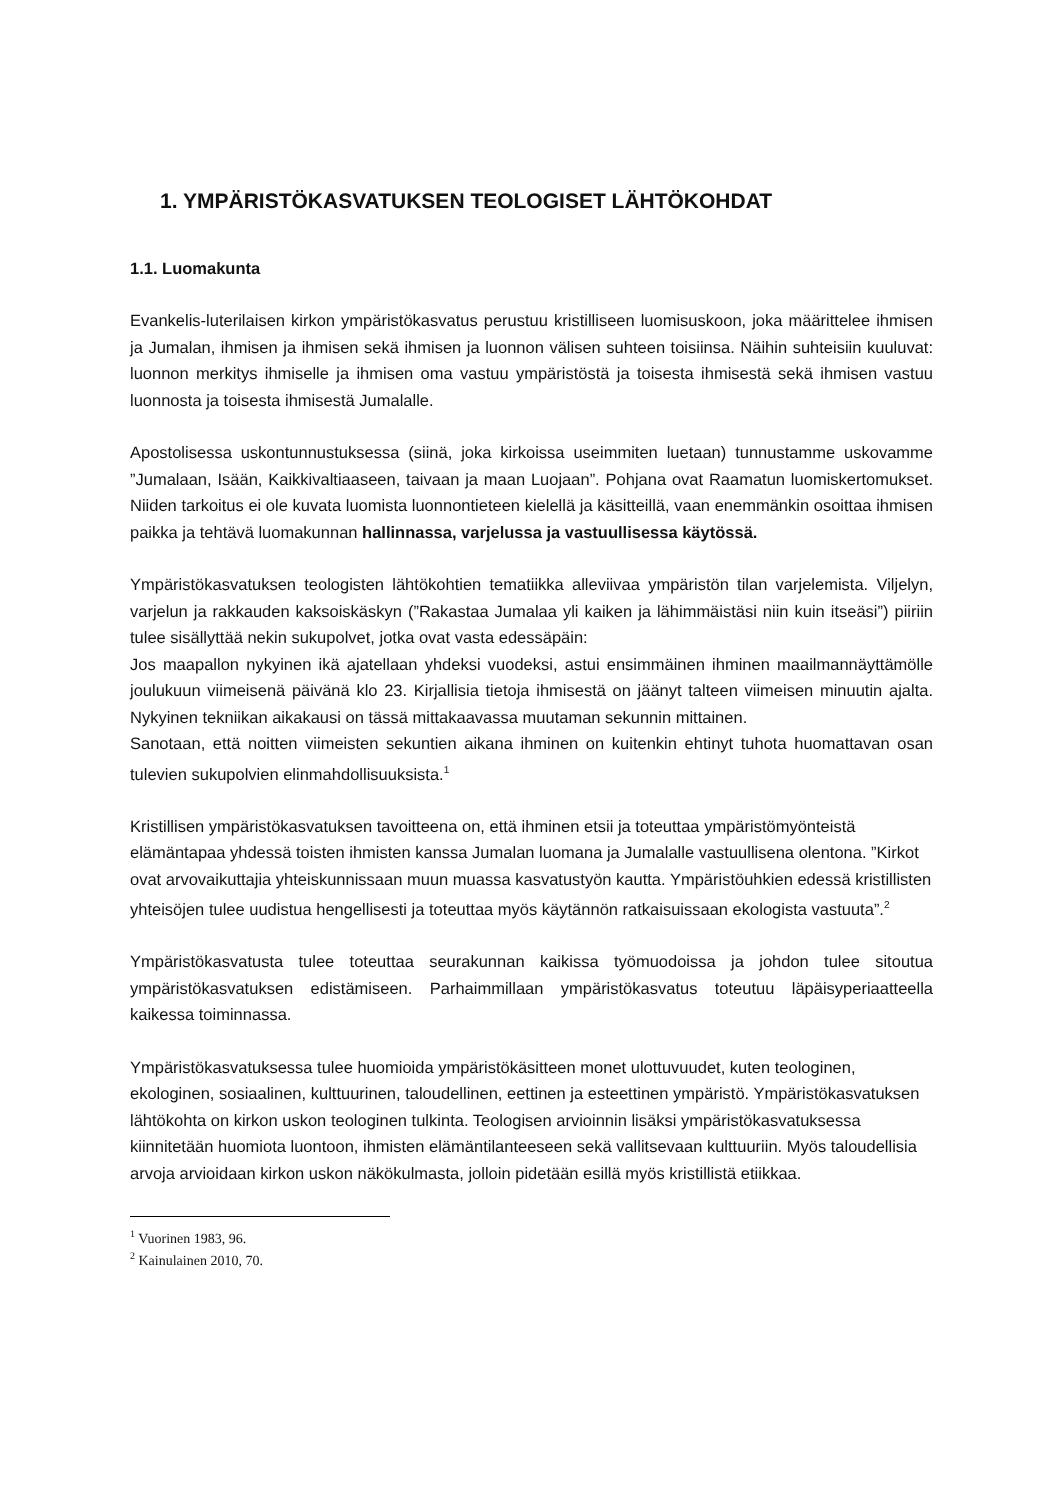1. YMPÄRISTÖKASVATUKSEN TEOLOGISET LÄHTÖKOHDAT
1.1. Luomakunta
Evankelis-luterilaisen kirkon ympäristökasvatus perustuu kristilliseen luomisuskoon, joka määrittelee ihmisen ja Jumalan, ihmisen ja ihmisen sekä ihmisen ja luonnon välisen suhteen toisiinsa. Näihin suhteisiin kuuluvat: luonnon merkitys ihmiselle ja ihmisen oma vastuu ympäristöstä ja toisesta ihmisestä sekä ihmisen vastuu luonnosta ja toisesta ihmisestä Jumalalle.
Apostolisessa uskontunnustuksessa (siinä, joka kirkoissa useimmiten luetaan) tunnustamme uskovamme ”Jumalaan, Isään, Kaikkivaltiaaseen, taivaan ja maan Luojaan”. Pohjana ovat Raamatun luomiskertomukset. Niiden tarkoitus ei ole kuvata luomista luonnontieteen kielellä ja käsitteillä, vaan enemmänkin osoittaa ihmisen paikka ja tehtävä luomakunnan hallinnassa, varjelussa ja vastuullisessa käytössä.
Ympäristökasvatuksen teologisten lähtökohtien tematiikka alleviivaa ympäristön tilan varjelemista. Viljelyn, varjelun ja rakkauden kaksoiskäskyn (”Rakastaa Jumalaa yli kaiken ja lähimmäistäsi niin kuin itseäsi”) piiriin tulee sisällyttää nekin sukupolvet, jotka ovat vasta edessäpäin:
Jos maapallon nykyinen ikä ajatellaan yhdeksi vuodeksi, astui ensimmäinen ihminen maailmannäyttämölle joulukuun viimeisenä päivänä klo 23. Kirjallisia tietoja ihmisestä on jäänyt talteen viimeisen minuutin ajalta. Nykyinen tekniikan aikakausi on tässä mittakaavassa muutaman sekunnin mittainen.
Sanotaan, että noitten viimeisten sekuntien aikana ihminen on kuitenkin ehtinyt tuhota huomattavan osan tulevien sukupolvien elinmahdollisuuksista.<sup>1</sup>
Kristillisen ympäristökasvatuksen tavoitteena on, että ihminen etsii ja toteuttaa ympäristömyönteistä elämäntapaa yhdessä toisten ihmisten kanssa Jumalan luomana ja Jumalalle vastuullisena olentona. ”Kirkot ovat arvovaikuttajia yhteiskunnissaan muun muassa kasvatustyön kautta. Ympäristöuhkien edessä kristillisten yhteisöjen tulee uudistua hengellisesti ja toteuttaa myös käytännön ratkaisuissaan ekologista vastuuta”.<sup>2</sup>
Ympäristökasvatusta tulee toteuttaa seurakunnan kaikissa työmuodoissa ja johdon tulee sitoutua ympäristökasvatuksen edistämiseen. Parhaimmillaan ympäristökasvatus toteutuu läpäisyperiaatteella kaikessa toiminnassa.
Ympäristökasvatuksessa tulee huomioida ympäristökäsitteen monet ulottuvuudet, kuten teologinen, ekologinen, sosiaalinen, kulttuurinen, taloudellinen, eettinen ja esteettinen ympäristö. Ympäristökasvatuksen lähtökohta on kirkon uskon teologinen tulkinta. Teologisen arvioinnin lisäksi ympäristökasvatuksessa kiinnitetään huomiota luontoon, ihmisten elämäntilanteeseen sekä vallitsevaan kulttuuriin. Myös taloudellisia arvoja arvioidaan kirkon uskon näkökulmasta, jolloin pidetään esillä myös kristillistä etiikkaa.
<sup>1</sup> Vuorinen 1983, 96.
<sup>2</sup> Kainulainen 2010, 70.